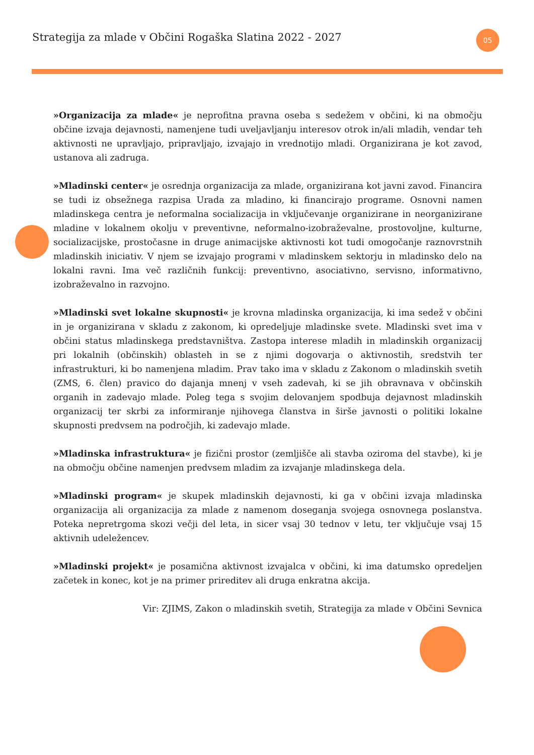Strategija za mlade v Občini Rogaška Slatina 2022 - 2027
05
»Organizacija za mlade« je neprofitna pravna oseba s sedežem v občini, ki na območju občine izvaja dejavnosti, namenjene tudi uveljavljanju interesov otrok in/ali mladih, vendar teh aktivnosti ne upravljajo, pripravljajo, izvajajo in vrednotijo mladi. Organizirana je kot zavod, ustanova ali zadruga.
»Mladinski center« je osrednja organizacija za mlade, organizirana kot javni zavod. Financira se tudi iz obsežnega razpisa Urada za mladino, ki financirajo programe. Osnovni namen mladinskega centra je neformalna socializacija in vključevanje organizirane in neorganizirane mladine v lokalnem okolju v preventivne, neformalno-izobraževalne, prostovoljne, kulturne, socializacijske, prostočasne in druge animacijske aktivnosti kot tudi omogočanje raznovrstnih mladinskih iniciativ. V njem se izvajajo programi v mladinskem sektorju in mladinsko delo na lokalni ravni. Ima več različnih funkcij: preventivno, asociativno, servisno, informativno, izobraževalno in razvojno.
»Mladinski svet lokalne skupnosti« je krovna mladinska organizacija, ki ima sedež v občini in je organizirana v skladu z zakonom, ki opredeljuje mladinske svete. Mladinski svet ima v občini status mladinskega predstavništva. Zastopa interese mladih in mladinskih organizacij pri lokalnih (občinskih) oblasteh in se z njimi dogovarja o aktivnostih, sredstvih ter infrastrukturi, ki bo namenjena mladim. Prav tako ima v skladu z Zakonom o mladinskih svetih (ZMS, 6. člen) pravico do dajanja mnenj v vseh zadevah, ki se jih obravnava v občinskih organih in zadevajo mlade. Poleg tega s svojim delovanjem spodbuja dejavnost mladinskih organizacij ter skrbi za informiranje njihovega članstva in širše javnosti o politiki lokalne skupnosti predvsem na področjih, ki zadevajo mlade.
»Mladinska infrastruktura« je fizični prostor (zemljišče ali stavba oziroma del stavbe), ki je na območju občine namenjen predvsem mladim za izvajanje mladinskega dela.
»Mladinski program« je skupek mladinskih dejavnosti, ki ga v občini izvaja mladinska organizacija ali organizacija za mlade z namenom doseganja svojega osnovnega poslanstva. Poteka nepretrgoma skozi večji del leta, in sicer vsaj 30 tednov v letu, ter vključuje vsaj 15 aktivnih udeležencev.
»Mladinski projekt« je posamična aktivnost izvajalca v občini, ki ima datumsko opredeljen začetek in konec, kot je na primer prireditev ali druga enkratna akcija.
Vir: ZJIMS, Zakon o mladinskih svetih, Strategija za mlade v Občini Sevnica